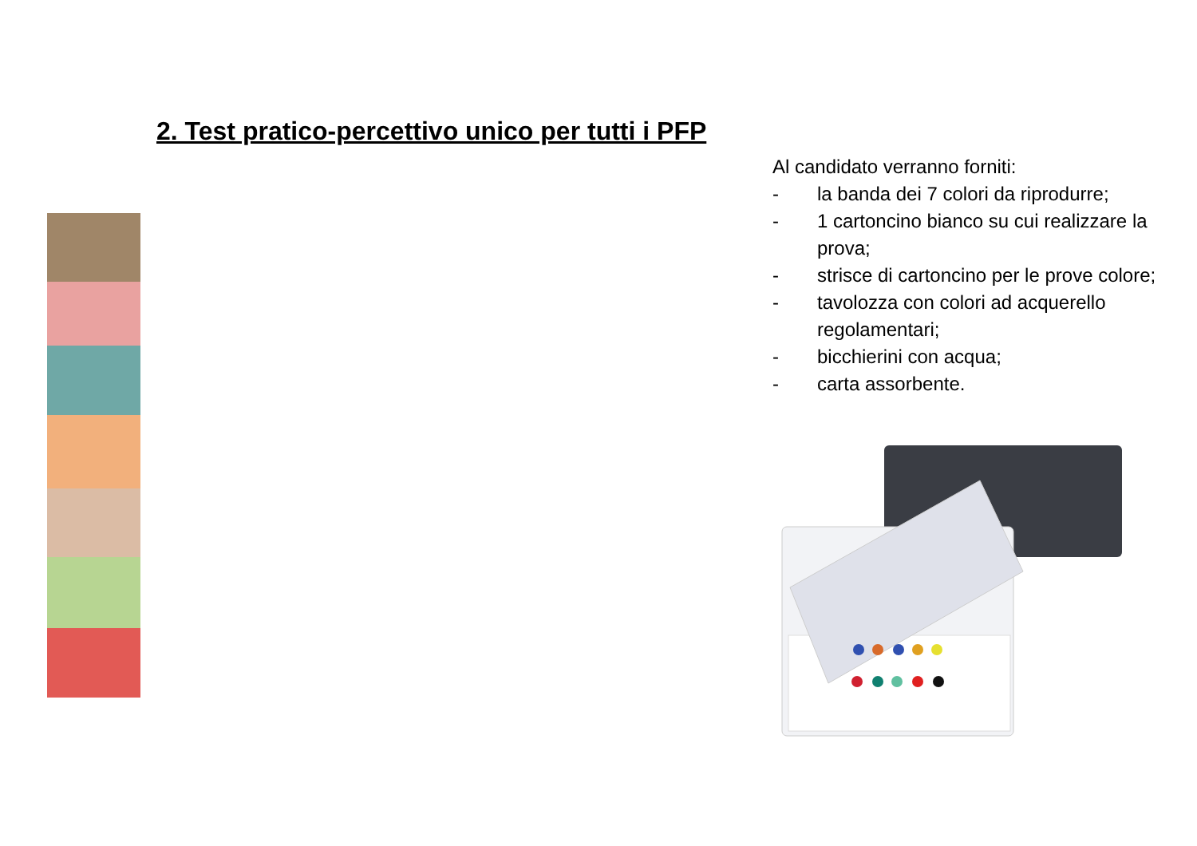2. Test pratico-percettivo unico per tutti i PFP
Al candidato verranno forniti:
- la banda dei 7 colori da riprodurre;
- 1 cartoncino bianco su cui realizzare la prova;
- strisce di cartoncino per le prove colore;
- tavolozza con colori ad acquerello regolamentari;
- bicchierini con acqua;
- carta assorbente.